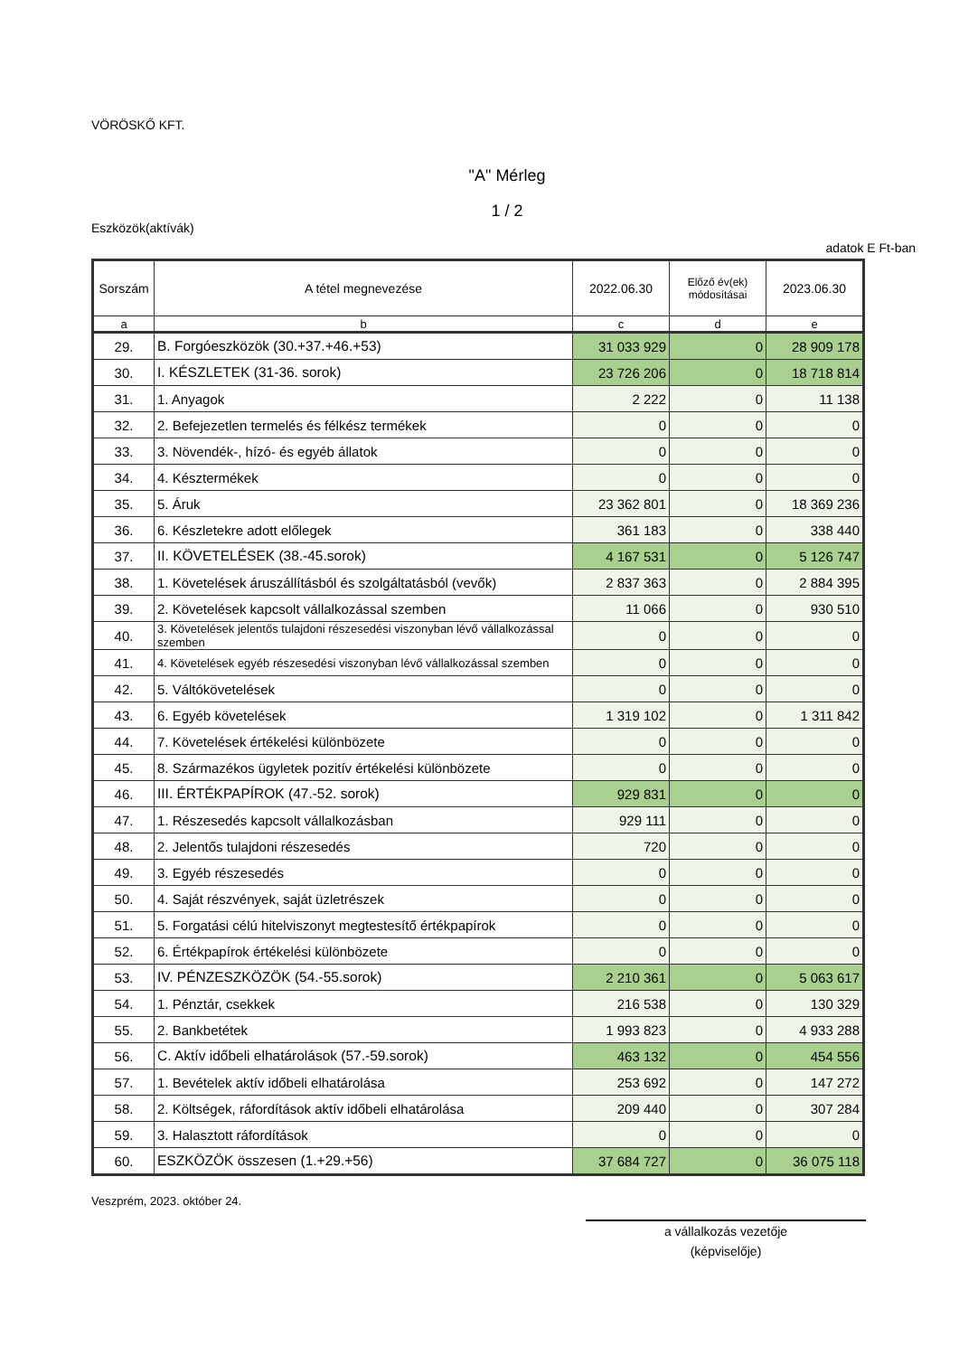VÖRÖSKŐ KFT.
"A" Mérleg
1 / 2
Eszközök(aktívák)
adatok E Ft-ban
| Sorszám | A tétel megnevezése | 2022.06.30 | Előző év(ek) módosításai | 2023.06.30 |
| --- | --- | --- | --- | --- |
| a | b | c | d | e |
| 29. | B. Forgóeszközök (30.+37.+46.+53) | 31 033 929 | 0 | 28 909 178 |
| 30. | I. KÉSZLETEK (31-36. sorok) | 23 726 206 | 0 | 18 718 814 |
| 31. | 1. Anyagok | 2 222 | 0 | 11 138 |
| 32. | 2. Befejezetlen termelés és félkész termékek | 0 | 0 | 0 |
| 33. | 3. Növendék-, hízó- és egyéb állatok | 0 | 0 | 0 |
| 34. | 4. Késztermékek | 0 | 0 | 0 |
| 35. | 5. Áruk | 23 362 801 | 0 | 18 369 236 |
| 36. | 6. Készletekre adott előlegek | 361 183 | 0 | 338 440 |
| 37. | II. KÖVETELÉSEK (38.-45.sorok) | 4 167 531 | 0 | 5 126 747 |
| 38. | 1. Követelések áruszállításból és szolgáltatásból (vevők) | 2 837 363 | 0 | 2 884 395 |
| 39. | 2. Követelések kapcsolt vállalkozással szemben | 11 066 | 0 | 930 510 |
| 40. | 3. Követelések jelentős tulajdoni részesedési viszonyban lévő vállalkozással szemben | 0 | 0 | 0 |
| 41. | 4. Követelések egyéb részesedési viszonyban lévő vállalkozással szemben | 0 | 0 | 0 |
| 42. | 5. Váltókövetelések | 0 | 0 | 0 |
| 43. | 6. Egyéb követelések | 1 319 102 | 0 | 1 311 842 |
| 44. | 7. Követelések értékelési különbözete | 0 | 0 | 0 |
| 45. | 8. Származékos ügyletek pozitív értékelési különbözete | 0 | 0 | 0 |
| 46. | III. ÉRTÉKPAPÍROK (47.-52. sorok) | 929 831 | 0 | 0 |
| 47. | 1. Részesedés kapcsolt vállalkozásban | 929 111 | 0 | 0 |
| 48. | 2. Jelentős tulajdoni részesedés | 720 | 0 | 0 |
| 49. | 3. Egyéb részesedés | 0 | 0 | 0 |
| 50. | 4. Saját részvények, saját üzletrészek | 0 | 0 | 0 |
| 51. | 5. Forgatási célú hitelviszonyt megtestesítő értékpapírok | 0 | 0 | 0 |
| 52. | 6. Értékpapírok értékelési különbözete | 0 | 0 | 0 |
| 53. | IV. PÉNZESZKÖZÖK (54.-55.sorok) | 2 210 361 | 0 | 5 063 617 |
| 54. | 1. Pénztár, csekkek | 216 538 | 0 | 130 329 |
| 55. | 2. Bankbetétek | 1 993 823 | 0 | 4 933 288 |
| 56. | C. Aktív időbeli elhatárolások (57.-59.sorok) | 463 132 | 0 | 454 556 |
| 57. | 1. Bevételek aktív időbeli elhatárolása | 253 692 | 0 | 147 272 |
| 58. | 2. Költségek, ráfordítások aktív időbeli elhatárolása | 209 440 | 0 | 307 284 |
| 59. | 3. Halasztott ráfordítások | 0 | 0 | 0 |
| 60. | ESZKÖZÖK összesen (1.+29.+56) | 37 684 727 | 0 | 36 075 118 |
Veszprém, 2023. október 24.
a vállalkozás vezetője
(képviselője)